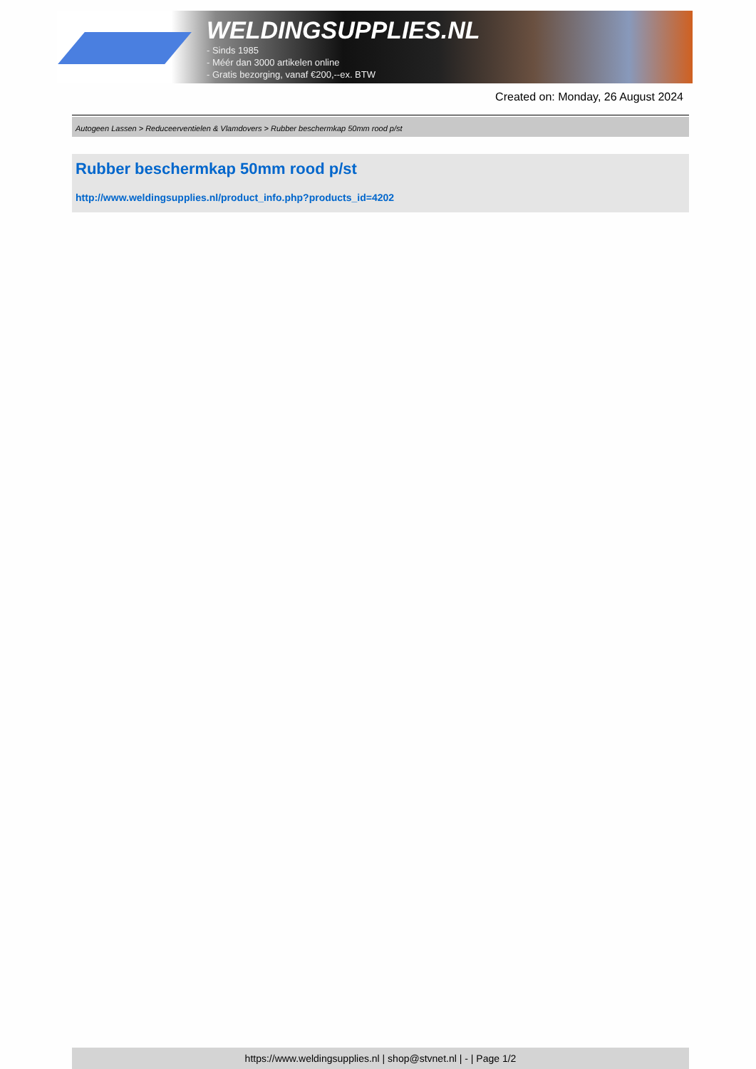WELDINGSUPPLIES.NL
- Sinds 1985
- Méér dan 3000 artikelen online
- Gratis bezorging, vanaf €200,--ex. BTW
Created on: Monday, 26 August 2024
Autogeen Lassen > Reduceerventielen & Vlamdovers > Rubber beschermkap 50mm rood p/st
Rubber beschermkap 50mm rood p/st
http://www.weldingsupplies.nl/product_info.php?products_id=4202
https://www.weldingsupplies.nl | shop@stvnet.nl | - | Page 1/2